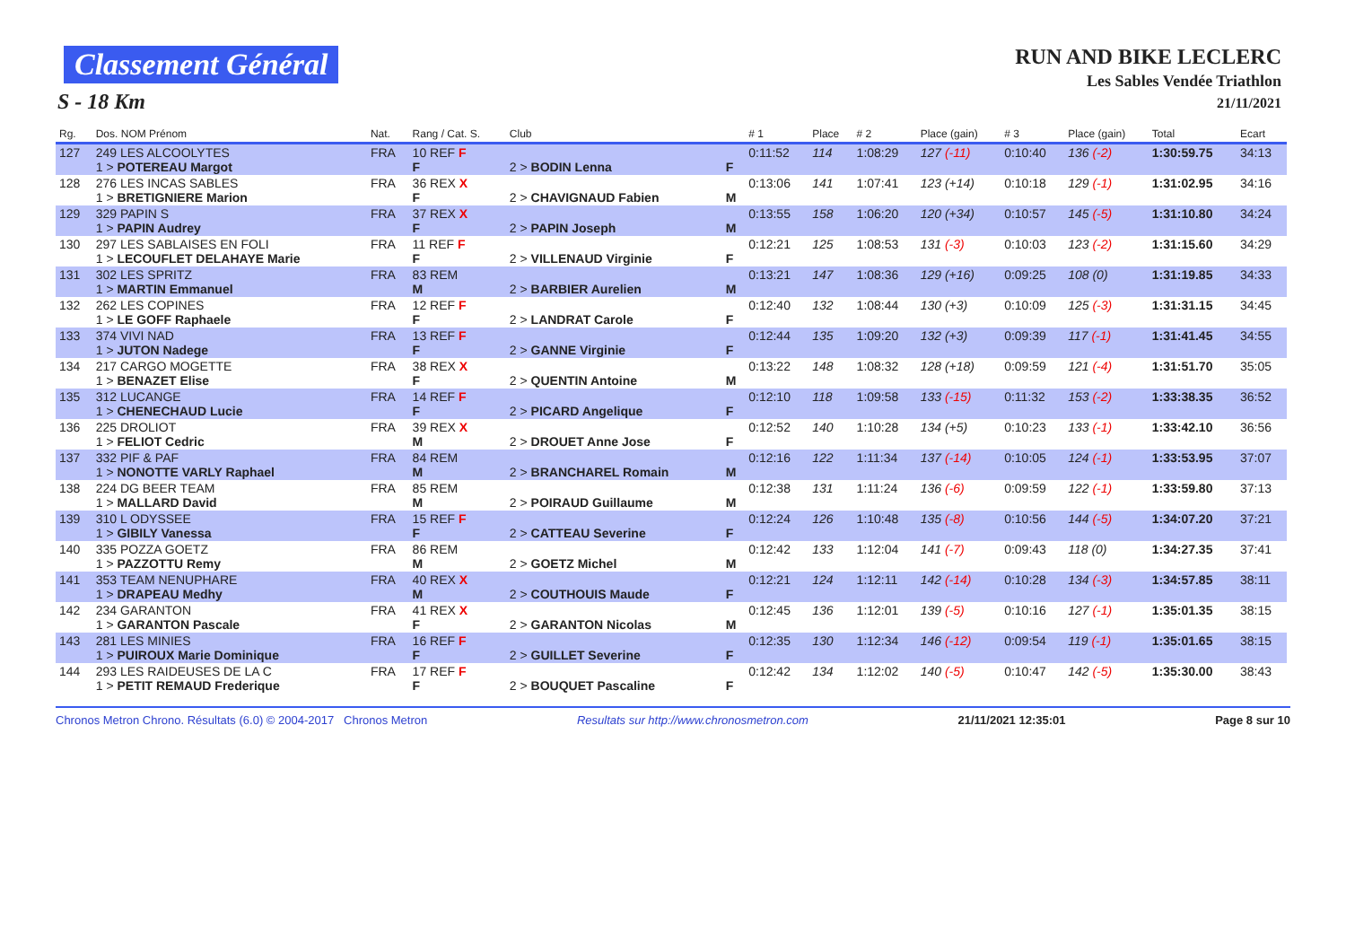Classement Général
S - 18 Km
RUN AND BIKE LECLERC
Les Sables Vendée Triathlon
21/11/2021
| Rg. | Dos. NOM Prénom | Nat. | Rang / Cat. S. | Club | | # 1 | Place | # 2 | Place (gain) | # 3 | Place (gain) | Total | Ecart |
| --- | --- | --- | --- | --- | --- | --- | --- | --- | --- | --- | --- | --- | --- |
| 127 | 249 LES ALCOOLYTES 1 > POTEREAU Margot | FRA | 10 REF F F | 2 > BODIN Lenna | F | 0:11:52 | 114 | 1:08:29 | 127 (-11) | 0:10:40 | 136 (-2) | 1:30:59.75 | 34:13 |
| 128 | 276 LES INCAS SABLES 1 > BRETIGNIERE Marion | FRA | 36 REX X F | 2 > CHAVIGNAUD Fabien | M | 0:13:06 | 141 | 1:07:41 | 123 (+14) | 0:10:18 | 129 (-1) | 1:31:02.95 | 34:16 |
| 129 | 329 PAPIN S 1 > PAPIN Audrey | FRA | 37 REX X F | 2 > PAPIN Joseph | M | 0:13:55 | 158 | 1:06:20 | 120 (+34) | 0:10:57 | 145 (-5) | 1:31:10.80 | 34:24 |
| 130 | 297 LES SABLAISES EN FOLI 1 > LECOUFLET DELAHAYE Marie | FRA | 11 REF F F | 2 > VILLENAUD Virginie | F | 0:12:21 | 125 | 1:08:53 | 131 (-3) | 0:10:03 | 123 (-2) | 1:31:15.60 | 34:29 |
| 131 | 302 LES SPRITZ 1 > MARTIN Emmanuel | FRA | 83 REM M | 2 > BARBIER Aurelien | M | 0:13:21 | 147 | 1:08:36 | 129 (+16) | 0:09:25 | 108 (0) | 1:31:19.85 | 34:33 |
| 132 | 262 LES COPINES 1 > LE GOFF Raphaele | FRA | 12 REF F F | 2 > LANDRAT Carole | F | 0:12:40 | 132 | 1:08:44 | 130 (+3) | 0:10:09 | 125 (-3) | 1:31:31.15 | 34:45 |
| 133 | 374 VIVI NAD 1 > JUTON Nadege | FRA | 13 REF F F | 2 > GANNE Virginie | F | 0:12:44 | 135 | 1:09:20 | 132 (+3) | 0:09:39 | 117 (-1) | 1:31:41.45 | 34:55 |
| 134 | 217 CARGO MOGETTE 1 > BENAZET Elise | FRA | 38 REX X F | 2 > QUENTIN Antoine | M | 0:13:22 | 148 | 1:08:32 | 128 (+18) | 0:09:59 | 121 (-4) | 1:31:51.70 | 35:05 |
| 135 | 312 LUCANGE 1 > CHENECHAUD Lucie | FRA | 14 REF F F | 2 > PICARD Angelique | F | 0:12:10 | 118 | 1:09:58 | 133 (-15) | 0:11:32 | 153 (-2) | 1:33:38.35 | 36:52 |
| 136 | 225 DROLIOT 1 > FELIOT Cedric | FRA | 39 REX X M | 2 > DROUET Anne Jose | F | 0:12:52 | 140 | 1:10:28 | 134 (+5) | 0:10:23 | 133 (-1) | 1:33:42.10 | 36:56 |
| 137 | 332 PIF & PAF 1 > NONOTTE VARLY Raphael | FRA | 84 REM M | 2 > BRANCHAREL Romain | M | 0:12:16 | 122 | 1:11:34 | 137 (-14) | 0:10:05 | 124 (-1) | 1:33:53.95 | 37:07 |
| 138 | 224 DG BEER TEAM 1 > MALLARD David | FRA | 85 REM M | 2 > POIRAUD Guillaume | M | 0:12:38 | 131 | 1:11:24 | 136 (-6) | 0:09:59 | 122 (-1) | 1:33:59.80 | 37:13 |
| 139 | 310 L ODYSSEE 1 > GIBILY Vanessa | FRA | 15 REF F F | 2 > CATTEAU Severine | F | 0:12:24 | 126 | 1:10:48 | 135 (-8) | 0:10:56 | 144 (-5) | 1:34:07.20 | 37:21 |
| 140 | 335 POZZA GOETZ 1 > PAZZOTTU Remy | FRA | 86 REM M | 2 > GOETZ Michel | M | 0:12:42 | 133 | 1:12:04 | 141 (-7) | 0:09:43 | 118 (0) | 1:34:27.35 | 37:41 |
| 141 | 353 TEAM NENUPHARE 1 > DRAPEAU Medhy | FRA | 40 REX X M | 2 > COUTHOUIS Maude | F | 0:12:21 | 124 | 1:12:11 | 142 (-14) | 0:10:28 | 134 (-3) | 1:34:57.85 | 38:11 |
| 142 | 234 GARANTON 1 > GARANTON Pascale | FRA | 41 REX X F | 2 > GARANTON Nicolas | M | 0:12:45 | 136 | 1:12:01 | 139 (-5) | 0:10:16 | 127 (-1) | 1:35:01.35 | 38:15 |
| 143 | 281 LES MINIES 1 > PUIROUX Marie Dominique | FRA | 16 REF F F | 2 > GUILLET Severine | F | 0:12:35 | 130 | 1:12:34 | 146 (-12) | 0:09:54 | 119 (-1) | 1:35:01.65 | 38:15 |
| 144 | 293 LES RAIDEUSES DE LA C 1 > PETIT REMAUD Frederique | FRA | 17 REF F F | 2 > BOUQUET Pascaline | F | 0:12:42 | 134 | 1:12:02 | 140 (-5) | 0:10:47 | 142 (-5) | 1:35:30.00 | 38:43 |
Chronos Metron Chrono. Résultats (6.0) © 2004-2017 Chronos Metron Resultats sur http://www.chronosmetron.com 21/11/2021 12:35:01 Page 8 sur 10